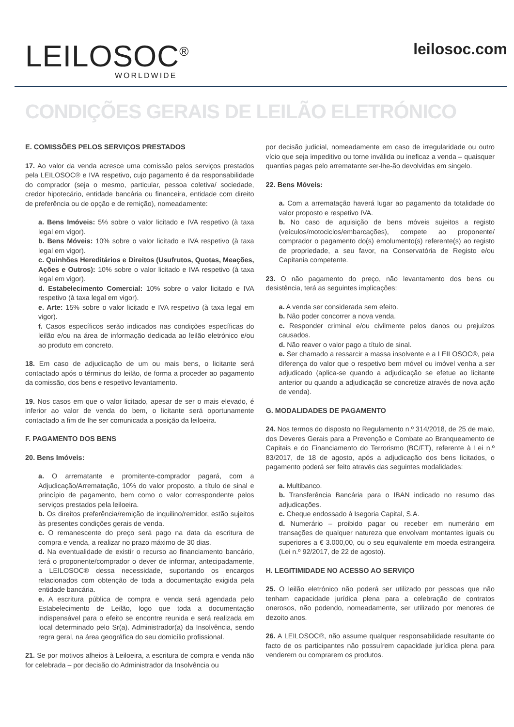LEILOSOC<sup>®</sup>
WORLDWIDE
leilosoc.com
CONDIÇÕES GERAIS DE LEILÃO ELETRÓNICO
E. COMISSÕES PELOS SERVIÇOS PRESTADOS
17. Ao valor da venda acresce uma comissão pelos serviços prestados pela LEILOSOC® e IVA respetivo, cujo pagamento é da responsabilidade do comprador (seja o mesmo, particular, pessoa coletiva/ sociedade, credor hipotecário, entidade bancária ou financeira, entidade com direito de preferência ou de opção e de remição), nomeadamente:
a. Bens Imóveis: 5% sobre o valor licitado e IVA respetivo (à taxa legal em vigor).
b. Bens Móveis: 10% sobre o valor licitado e IVA respetivo (à taxa legal em vigor).
c. Quinhões Hereditários e Direitos (Usufrutos, Quotas, Meações, Ações e Outros): 10% sobre o valor licitado e IVA respetivo (à taxa legal em vigor).
d. Estabelecimento Comercial: 10% sobre o valor licitado e IVA respetivo (à taxa legal em vigor).
e. Arte: 15% sobre o valor licitado e IVA respetivo (à taxa legal em vigor).
f. Casos específicos serão indicados nas condições específicas do leilão e/ou na área de informação dedicada ao leilão eletrónico e/ou ao produto em concreto.
18. Em caso de adjudicação de um ou mais bens, o licitante será contactado após o términus do leilão, de forma a proceder ao pagamento da comissão, dos bens e respetivo levantamento.
19. Nos casos em que o valor licitado, apesar de ser o mais elevado, é inferior ao valor de venda do bem, o licitante será oportunamente contactado a fim de lhe ser comunicada a posição da leiloeira.
F. PAGAMENTO DOS BENS
20. Bens Imóveis:
a. O arrematante e promitente-comprador pagará, com a Adjudicação/Arrematação, 10% do valor proposto, a título de sinal e princípio de pagamento, bem como o valor correspondente pelos serviços prestados pela leiloeira.
b. Os direitos preferência/remição de inquilino/remidor, estão sujeitos às presentes condições gerais de venda.
c. O remanescente do preço será pago na data da escritura de compra e venda, a realizar no prazo máximo de 30 dias.
d. Na eventualidade de existir o recurso ao financiamento bancário, terá o proponente/comprador o dever de informar, antecipadamente, a LEILOSOC® dessa necessidade, suportando os encargos relacionados com obtenção de toda a documentação exigida pela entidade bancária.
e. A escritura pública de compra e venda será agendada pelo Estabelecimento de Leilão, logo que toda a documentação indispensável para o efeito se encontre reunida e será realizada em local determinado pelo Sr(a). Administrador(a) da Insolvência, sendo regra geral, na área geográfica do seu domicílio profissional.
21. Se por motivos alheios à Leiloeira, a escritura de compra e venda não for celebrada – por decisão do Administrador da Insolvência ou
por decisão judicial, nomeadamente em caso de irregularidade ou outro vício que seja impeditivo ou torne inválida ou ineficaz a venda – quaisquer quantias pagas pelo arrematante ser-lhe-ão devolvidas em singelo.
22. Bens Móveis:
a. Com a arrematação haverá lugar ao pagamento da totalidade do valor proposto e respetivo IVA.
b. No caso de aquisição de bens móveis sujeitos a registo (veículos/motociclos/embarcações), compete ao proponente/ comprador o pagamento do(s) emolumento(s) referente(s) ao registo de propriedade, a seu favor, na Conservatória de Registo e/ou Capitania competente.
23. O não pagamento do preço, não levantamento dos bens ou desistência, terá as seguintes implicações:
a. A venda ser considerada sem efeito.
b. Não poder concorrer a nova venda.
c. Responder criminal e/ou civilmente pelos danos ou prejuízos causados.
d. Não reaver o valor pago a título de sinal.
e. Ser chamado a ressarcir a massa insolvente e a LEILOSOC®, pela diferença do valor que o respetivo bem móvel ou imóvel venha a ser adjudicado (aplica-se quando a adjudicação se efetue ao licitante anterior ou quando a adjudicação se concretize através de nova ação de venda).
G. MODALIDADES DE PAGAMENTO
24. Nos termos do disposto no Regulamento n.º 314/2018, de 25 de maio, dos Deveres Gerais para a Prevenção e Combate ao Branqueamento de Capitais e do Financiamento do Terrorismo (BC/FT), referente à Lei n.º 83/2017, de 18 de agosto, após a adjudicação dos bens licitados, o pagamento poderá ser feito através das seguintes modalidades:
a. Multibanco.
b. Transferência Bancária para o IBAN indicado no resumo das adjudicações.
c. Cheque endossado à Isegoria Capital, S.A.
d. Numerário – proibido pagar ou receber em numerário em transações de qualquer natureza que envolvam montantes iguais ou superiores a € 3.000,00, ou o seu equivalente em moeda estrangeira (Lei n.º 92/2017, de 22 de agosto).
H. LEGITIMIDADE NO ACESSO AO SERVIÇO
25. O leilão eletrónico não poderá ser utilizado por pessoas que não tenham capacidade jurídica plena para a celebração de contratos onerosos, não podendo, nomeadamente, ser utilizado por menores de dezoito anos.
26. A LEILOSOC®, não assume qualquer responsabilidade resultante do facto de os participantes não possuírem capacidade jurídica plena para venderem ou comprarem os produtos.